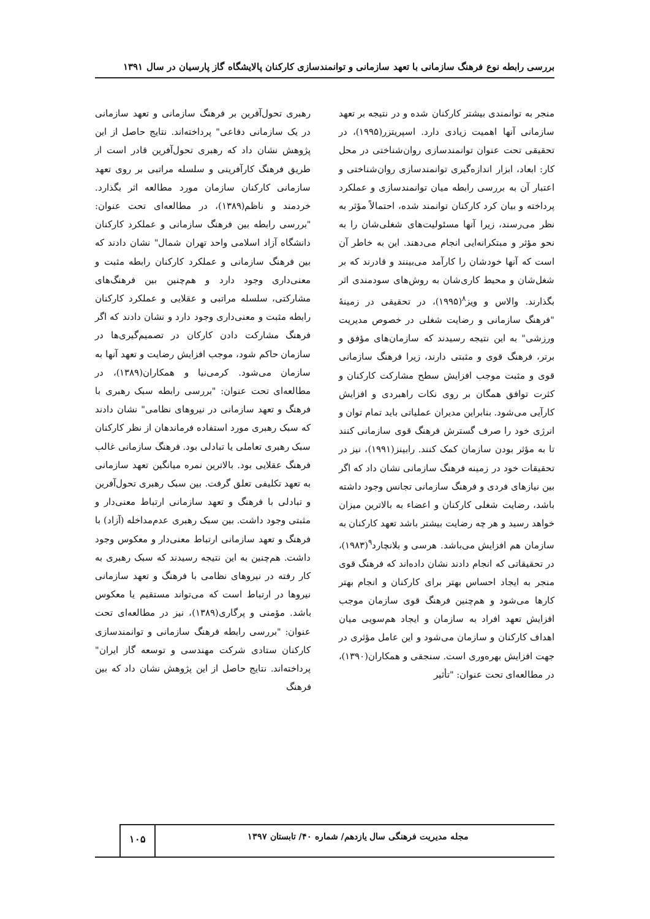بررسی رابطه نوع فرهنگ سازمانی با تعهد سازمانی و توانمندسازی کارکنان پالایشگاه گاز پارسیان در سال ۱۳۹۱
منجر به توانمندی بیشتر کارکنان شده و در نتیجه بر تعهد سازمانی آنها اهمیت زیادی دارد. اسپریتزر(۱۹۹۵)، در تحقیقی تحت عنوان توانمندسازی روان‌شناختی در محل کار: ابعاد، ابزار اندازه‌گیری توانمندسازی روان‌شناختی و اعتبار آن به بررسی رابطه میان توانمندسازی و عملکرد پرداخته و بیان کرد کارکنان توانمند شده، احتمالاً مؤثر به نظر می‌رسند، زیرا آنها مسئولیت‌های شغلی‌شان را به نحو مؤثر و مبتکرانه‌ایی انجام می‌دهند. این به خاطر آن است که آنها خودشان را کارآمد می‌بینند و قادرند که بر شغل‌شان و محیط کاری‌شان به روش‌های سودمندی اثر بگذارند. والاس و ویز<sup>۸</sup>(۱۹۹۵)، در تحقیقی در زمینهٔ "فرهنگ سازمانی و رضایت شغلی در خصوص مدیریت ورزشی" به این نتیجه رسیدند که سازمان‌های مؤفق و برتر، فرهنگ قوی و مثبتی دارند، زیرا فرهنگ سازمانی قوی و مثبت موجب افزایش سطح مشارکت کارکنان و کثرت توافق همگان بر روی نکات راهبردی و افزایش کارآیی می‌شود. بنابراین مدیران عملیاتی باید تمام توان و انرژی خود را صرف گسترش فرهنگ قوی سازمانی کنند تا به مؤثر بودن سازمان کمک کنند. رابینز(۱۹۹۱)، نیز در تحقیقات خود در زمینه فرهنگ سازمانی نشان داد که اگر بین نیازهای فردی و فرهنگ سازمانی تجانس وجود داشته باشد، رضایت شغلی کارکنان و اعضاء به بالاترین میزان خواهد رسید و هر چه رضایت بیشتر باشد تعهد کارکنان به سازمان هم افزایش می‌باشد. هرسی و بلانچارد<sup>۹</sup>(۱۹۸۳)، در تحقیقاتی که انجام دادند نشان داده‌اند که فرهنگ قوی منجر به ایجاد احساس بهتر برای کارکنان و انجام بهتر کارها می‌شود و هم‌چنین فرهنگ قوی سازمان موجب افزایش تعهد افراد به سازمان و ایجاد هم‌سویی میان اهداف کارکنان و سازمان می‌شود و این عامل مؤثری در جهت افزایش بهره‌وری است. سنجقی و همکاران(۱۳۹۰)، در مطالعه‌ای تحت عنوان: "تأثیر
رهبری تحول‌آفرین بر فرهنگ سازمانی و تعهد سازمانی در یک سازمانی دفاعی" پرداخته‌اند. نتایج حاصل از این پژوهش نشان داد که رهبری تحول‌آفرین قادر است از طریق فرهنگ کارآفرینی و سلسله مراتبی بر روی تعهد سازمانی کارکنان سازمان مورد مطالعه اثر بگذارد. خردمند و ناظم(۱۳۸۹)، در مطالعه‌ای تحت عنوان: "بررسی رابطه بین فرهنگ سازمانی و عملکرد کارکنان دانشگاه آزاد اسلامی واحد تهران شمال" نشان دادند که بین فرهنگ سازمانی و عملکرد کارکنان رابطه مثبت و معنی‌داری وجود دارد و هم‌چنین بین فرهنگ‌های مشارکتی، سلسله مراتبی و عقلایی و عملکرد کارکنان رابطه مثبت و معنی‌داری وجود دارد و نشان دادند که اگر فرهنگ مشارکت دادن کارکان در تصمیم‌گیری‌ها در سازمان حاکم شود، موجب افزایش رضایت و تعهد آنها به سازمان می‌شود. کرمی‌نیا و همکاران(۱۳۸۹)، در مطالعه‌ای تحت عنوان: "بررسی رابطه سبک رهبری با فرهنگ و تعهد سازمانی در نیروهای نظامی" نشان دادند که سبک رهبری مورد استفاده فرماندهان از نظر کارکنان سبک رهبری تعاملی یا تبادلی بود. فرهنگ سازمانی غالب فرهنگ عقلایی بود. بالاترین نمره میانگین تعهد سازمانی به تعهد تکلیفی تعلق گرفت. بین سبک رهبری تحول‌آفرین و تبادلی با فرهنگ و تعهد سازمانی ارتباط معنی‌دار و مثبتی وجود داشت. بین سبک رهبری عدم‌مداخله (آزاد) با فرهنگ و تعهد سازمانی ارتباط معنی‌دار و معکوس وجود داشت. هم‌چنین به این نتیجه رسیدند که سبک رهبری به کار رفته در نیروهای نظامی با فرهنگ و تعهد سازمانی نیروها در ارتباط است که می‌تواند مستقیم یا معکوس باشد. مؤمنی و پرگاری(۱۳۸۹)، نیز در مطالعه‌ای تحت عنوان: "بررسی رابطه فرهنگ سازمانی و توانمندسازی کارکنان ستادی شرکت مهندسی و توسعه گاز ایران" پرداخته‌اند. نتایج حاصل از این پژوهش نشان داد که بین فرهنگ
مجله مدیریت فرهنگی سال یازدهم/ شماره ۴۰/ تابستان ۱۳۹۷
۱۰۵